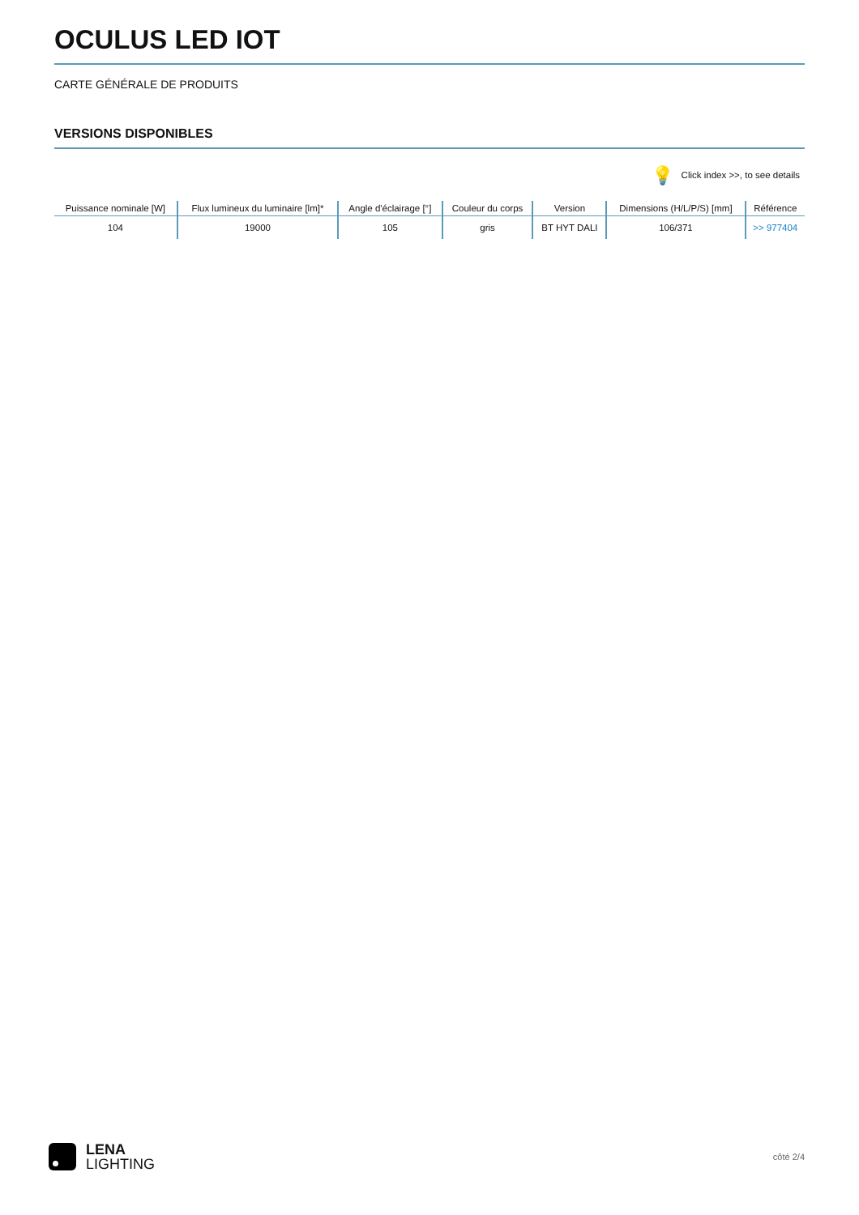OCULUS LED IOT
CARTE GÉNÉRALE DE PRODUITS
VERSIONS DISPONIBLES
💡 Click index >>, to see details
| Puissance nominale [W] | Flux lumineux du luminaire [lm]* | Angle d'éclairage [°] | Couleur du corps | Version | Dimensions (H/L/P/S) [mm] | Référence |
| --- | --- | --- | --- | --- | --- | --- |
| 104 | 19000 | 105 | gris | BT HYT DALI | 106/371 | >> 977404 |
LENA
LIGHTING
côté 2/4